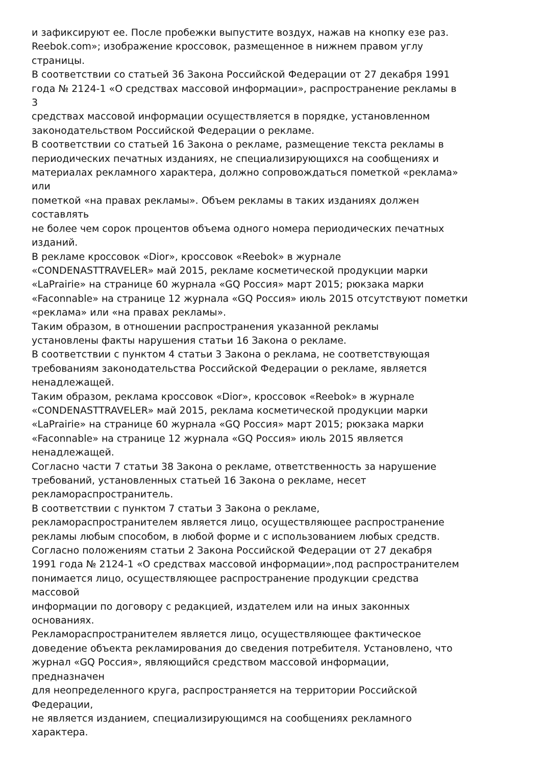и зафиксируют ее. После пробежки выпустите воздух, нажав на кнопку езе раз.
Reebok.com»; изображение кроссовок, размещенное в нижнем правом углу
страницы.
В соответствии со статьей 36 Закона Российской Федерации от 27 декабря 1991
года № 2124-1 «О средствах массовой информации», распространение рекламы в
3
средствах массовой информации осуществляется в порядке, установленном
законодательством Российской Федерации о рекламе.
В соответствии со статьей 16 Закона о рекламе, размещение текста рекламы в
периодических печатных изданиях, не специализирующихся на сообщениях и
материалах рекламного характера, должно сопровождаться пометкой «реклама»
или
пометкой «на правах рекламы». Объем рекламы в таких изданиях должен
составлять
не более чем сорок процентов объема одного номера периодических печатных
изданий.
В рекламе кроссовок «Dior», кроссовок «Reebok» в журнале
«CONDENASTTRAVELER» май 2015, рекламе косметической продукции марки
«LaPrairie» на странице 60 журнала «GQ Россия» март 2015; рюкзака марки
«Faconnable» на странице 12 журнала «GQ Россия» июль 2015 отсутствуют пометки
«реклама» или «на правах рекламы».
Таким образом, в отношении распространения указанной рекламы
установлены факты нарушения статьи 16 Закона о рекламе.
В соответствии с пунктом 4 статьи 3 Закона о реклама, не соответствующая
требованиям законодательства Российской Федерации о рекламе, является
ненадлежащей.
Таким образом, реклама кроссовок «Dior», кроссовок «Reebok» в журнале
«CONDENASTTRAVELER» май 2015, реклама косметической продукции марки
«LaPrairie» на странице 60 журнала «GQ Россия» март 2015; рюкзака марки
«Faconnable» на странице 12 журнала «GQ Россия» июль 2015 является
ненадлежащей.
Согласно части 7 статьи 38 Закона о рекламе, ответственность за нарушение
требований, установленных статьей 16 Закона о рекламе, несет
рекламораспространитель.
В соответствии с пунктом 7 статьи 3 Закона о рекламе,
рекламораспространителем является лицо, осуществляющее распространение
рекламы любым способом, в любой форме и с использованием любых средств.
Согласно положениям статьи 2 Закона Российской Федерации от 27 декабря
1991 года № 2124-1 «О средствах массовой информации»,под распространителем
понимается лицо, осуществляющее распространение продукции средства
массовой
информации по договору с редакцией, издателем или на иных законных
основаниях.
Рекламораспространителем является лицо, осуществляющее фактическое
доведение объекта рекламирования до сведения потребителя. Установлено, что
журнал «GQ Россия», являющийся средством массовой информации,
предназначен
для неопределенного круга, распространяется на территории Российской
Федерации,
не является изданием, специализирующимся на сообщениях рекламного
характера.